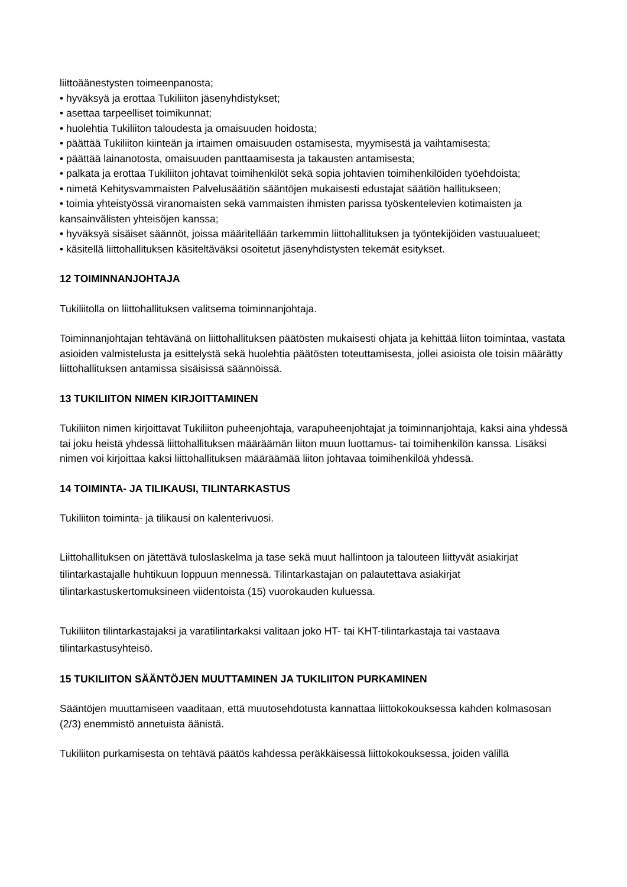liittoäänestysten toimeenpanosta;
• hyväksyä ja erottaa Tukiliiton jäsenyhdistykset;
• asettaa tarpeelliset toimikunnat;
• huolehtia Tukiliiton taloudesta ja omaisuuden hoidosta;
• päättää Tukiliiton kiinteän ja irtaimen omaisuuden ostamisesta, myymisestä ja vaihtamisesta;
• päättää lainanotosta, omaisuuden panttaamisesta ja takausten antamisesta;
• palkata ja erottaa Tukiliiton johtavat toimihenkilöt sekä sopia johtavien toimihenkilöiden työehdoista;
• nimetä Kehitysvammaisten Palvelusäätiön sääntöjen mukaisesti edustajat säätiön hallitukseen;
• toimia yhteistyössä viranomaisten sekä vammaisten ihmisten parissa työskentelevien kotimaisten ja kansainvälisten yhteisöjen kanssa;
• hyväksyä sisäiset säännöt, joissa määritellään tarkemmin liittohallituksen ja työntekijöiden vastuualueet;
• käsitellä liittohallituksen käsiteltäväksi osoitetut jäsenyhdistysten tekemät esitykset.
12 TOIMINNANJOHTAJA
Tukiliitolla on liittohallituksen valitsema toiminnanjohtaja.
Toiminnanjohtajan tehtävänä on liittohallituksen päätösten mukaisesti ohjata ja kehittää liiton toimintaa, vastata asioiden valmistelusta ja esittelystä sekä huolehtia päätösten toteuttamisesta, jollei asioista ole toisin määrätty liittohallituksen antamissa sisäisissä säännöissä.
13 TUKILIITON NIMEN KIRJOITTAMINEN
Tukiliiton nimen kirjoittavat Tukiliiton puheenjohtaja, varapuheenjohtajat ja toiminnanjohtaja, kaksi aina yhdessä tai joku heistä yhdessä liittohallituksen määräämän liiton muun luottamus- tai toimihenkilön kanssa. Lisäksi nimen voi kirjoittaa kaksi liittohallituksen määräämää liiton johtavaa toimihenkilöä yhdessä.
14 TOIMINTA- JA TILIKAUSI, TILINTARKASTUS
Tukiliiton toiminta- ja tilikausi on kalenterivuosi.
Liittohallituksen on jätettävä tuloslaskelma ja tase sekä muut hallintoon ja talouteen liittyvät asiakirjat tilintarkastajalle huhtikuun loppuun mennessä. Tilintarkastajan on palautettava asiakirjat tilintarkastuskertomuksineen viidentoista (15) vuorokauden kuluessa.
Tukiliiton tilintarkastajaksi ja varatilintarkaksi valitaan joko HT- tai KHT-tilintarkastaja tai vastaava tilintarkastusyhteisö.
15 TUKILIITON SÄÄNTÖJEN MUUTTAMINEN JA TUKILIITON PURKAMINEN
Sääntöjen muuttamiseen vaaditaan, että muutosehdotusta kannattaa liittokokouksessa kahden kolmasosan (2/3) enemmistö annetuista äänistä.
Tukiliiton purkamisesta on tehtävä päätös kahdessa peräkkäisessä liittokokouksessa, joiden välillä